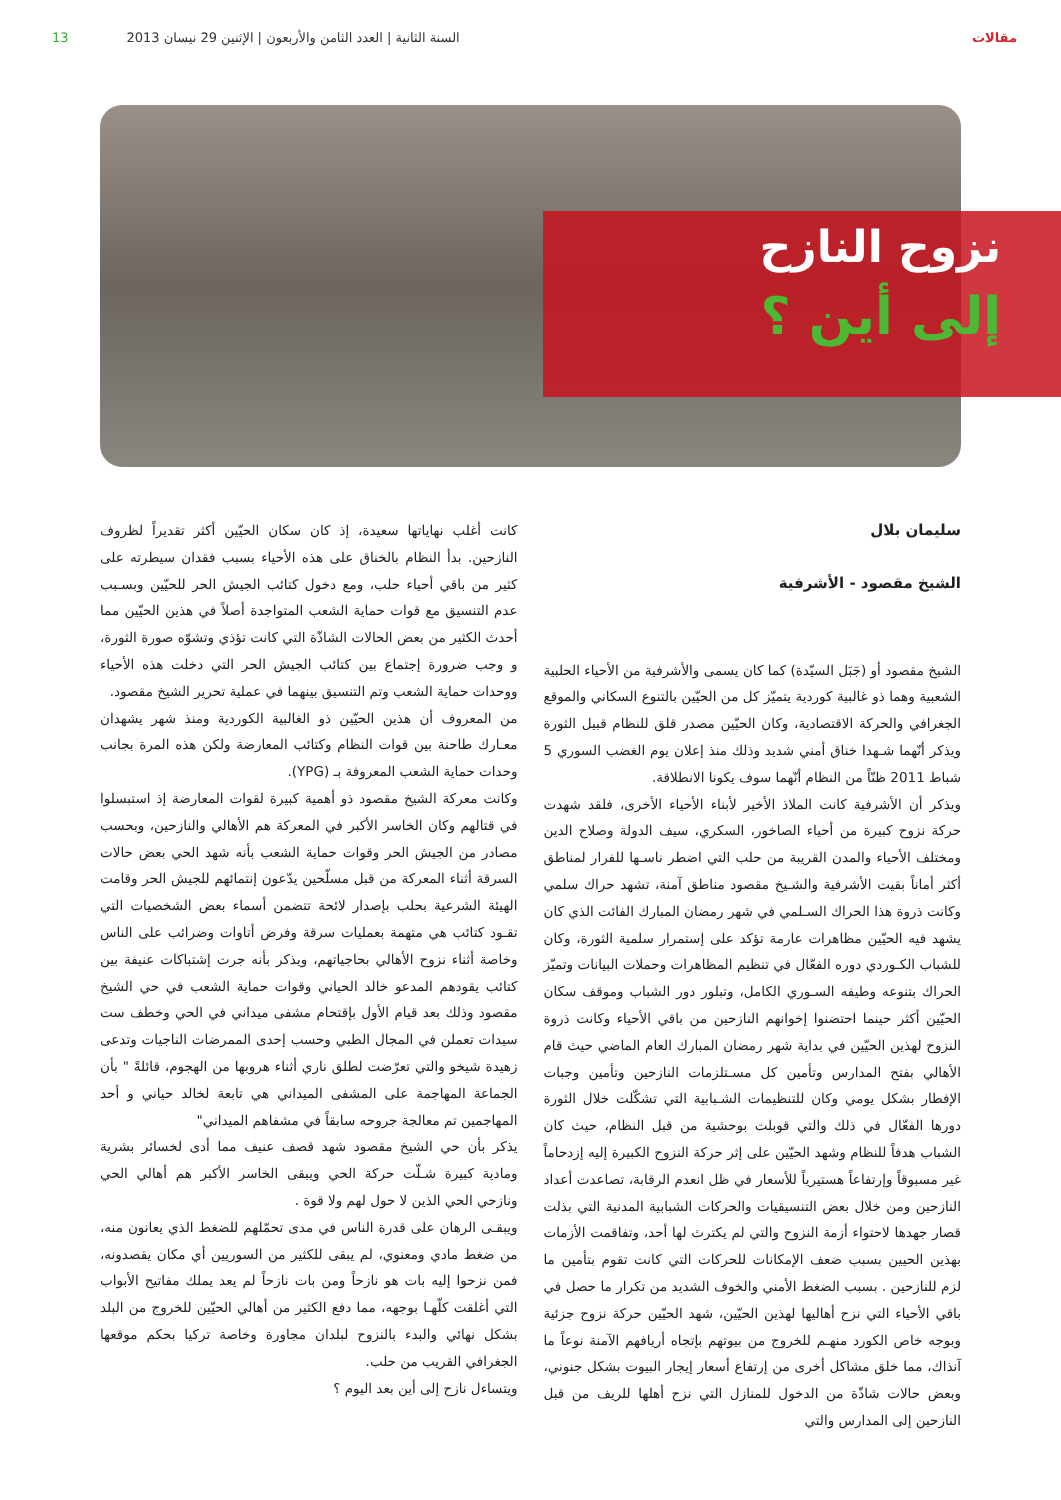مقالات السنة الثانية | العدد الثامن والأربعون | الإثنين 29 نيسان 2013 13
نزوح النازح
إلى أين ؟
سليمان بلال
الشيخ مقصود - الأشرفية
الشيخ مقصود أو (جَبَل السيّدة) كما كان يسمى والأشرفية من الأحياء الحلبية الشعبية وهما ذو غالبية كوردية يتميّز كل من الحيّين بالتنوع السكاني والموقع الجغرافي والحركة الاقتصادية، وكان الحيّين مصدر قلق للنظام قبيل الثورة ويذكر أنّهما شـهدا خناق أمني شديد وذلك منذ إعلان يوم الغضب السوري 5 شباط 2011 ظنّاً من النظام أنّهما سوف يكونا الانطلاقة.
ويذكر أن الأشرفية كانت الملاذ الأخير لأبناء الأحياء الأخرى، فلقد شهدت حركة نزوح كبيرة من أحياء الصاخور، السكري، سيف الدولة وصلاح الدين ومختلف الأحياء والمدن القريبة من حلب التي اضطر ناسـها للفرار لمناطق أكثر أماناً بقيت الأشرفية والشـيخ مقصود مناطق آمنة، تشهد حراك سلمي وكانت ذروة هذا الحراك السـلمي في شهر رمضان المبارك الفائت الذي كان يشهد فيه الحيّين مظاهرات عارمة تؤكد على إستمرار سلمية الثورة، وكان للشباب الكـوردي دوره الفعّال في تنظيم المظاهرات وحملات البيانات وتميّز الحراك بتنوعه وطيفه السـوري الكامل، وتبلور دور الشباب وموقف سكان الحيّين أكثر حينما احتضنوا إخوانهم النازحين من باقي الأحياء وكانت ذروة النزوح لهذين الحيّين في بداية شهر رمضان المبارك العام الماضي حيث قام الأهالي بفتح المدارس وتأمين كل مسـتلزمات النازحين وتأمين وجبات الإفطار بشكل يومي وكان للتنظيمات الشـبابية التي تشكّلت خلال الثورة دورها الفعّال في ذلك والتي قوبلت بوحشية من قبل النظام، حيث كان الشباب هدفاً للنظام وشهد الحيّين على إثر حركة النزوح الكبيرة إليه إزدحاماً غير مسبوقاً وإرتفاعاً هستيرياً للأسعار في ظل انعدم الرقابة، تصاعدت أعداد النازحين ومن خلال بعض التنسيقيات والحركات الشبابية المدنية التي بذلت قصار جهدها لاحتواء أزمة النزوح والتي لم يكترث لها أحد، وتفاقمت الأزمات بهذين الحيين بسبب ضعف الإمكانات للحركات التي كانت تقوم بتأمين ما لزم للنازحين . بسبب الضغط الأمني والخوف الشديد من تكرار ما حصل في باقي الأحياء التي نزح أهاليها لهذين الحيّين، شهد الحيّين حركة نزوح جزئية وبوجه خاص الكورد منهـم للخروج من بيوتهم بإتجاه أريافهم الآمنة نوعاً ما آنذاك، مما خلق مشاكل أخرى من إرتفاع أسعار إيجار البيوت بشكل جنوني، وبعض حالات شاذّة من الدخول للمنازل التي نزح أهلها للريف من قبل النازحين إلى المدارس والتي
كانت أغلب نهاياتها سعيدة، إذ كان سكان الحيّين أكثر تقديراً لظروف النازحين. بدأ النظام بالخناق على هذه الأحياء بسبب فقدان سيطرته على كثير من باقي أحياء حلب، ومع دخول كتائب الجيش الحر للحيّين وبسـبب عدم التنسيق مع قوات حماية الشعب المتواجدة أصلاً في هذين الحيّين مما أحدث الكثير من بعض الحالات الشاذّة التي كانت تؤذي وتشوّه صورة الثورة، و وجب ضرورة إجتماع بين كتائب الجيش الحر التي دخلت هذه الأحياء ووحدات حماية الشعب وتم التنسيق بينهما في عملية تحرير الشيخ مقصود.
من المعروف أن هذين الحيّين ذو الغالبية الكوردية ومنذ شهر يشهدان معـارك طاحنة بين قوات النظام وكتائب المعارضة ولكن هذه المرة بجانب وحدات حماية الشعب المعروفة بـ (YPG).
وكانت معركة الشيخ مقصود ذو أهمية كبيرة لقوات المعارضة إذ استبسلوا في قتالهم وكان الخاسر الأكبر في المعركة هم الأهالي والنازحين، وبحسب مصادر من الجيش الحر وقوات حماية الشعب بأنه شهد الحي بعض حالات السرقة أثناء المعركة من قبل مسلّحين يدّعون إنتمائهم للجيش الحر وقامت الهيئة الشرعية بحلب بإصدار لائحة تتضمن أسماء بعض الشخصيات التي تقـود كتائب هي متهمة بعمليات سرقة وفرض أتاوات وضرائب على الناس وخاصة أثناء نزوح الأهالي بحاجياتهم، ويذكر بأنه جرت إشتباكات عنيفة بين كتائب يقودهم المدعو خالد الحياني وقوات حماية الشعب في حي الشيخ مقصود وذلك بعد قيام الأول بإقتحام مشفى ميداني في الحي وخطف ست سيدات تعملن في المجال الطبي وحسب إحدى الممرضات الناجيات وتدعى زهيدة شيخو والتي تعرّضت لطلق ناري أثناء هروبها من الهجوم، قائلةً " بأن الجماعة المهاجمة على المشفى الميداني هي تابعة لخالد حياني و أحد المهاجمين تم معالجة جروحه سابقاً في مشفاهم الميداني"
يذكر بأن حي الشيخ مقصود شهد قصف عنيف مما أدى لخسائر بشرية ومادية كبيرة شـلّت حركة الحي ويبقى الخاسر الأكبر هم أهالي الحي ونازحي الحي الذين لا حول لهم ولا قوة .
ويبقـى الرهان على قدرة الناس في مدى تحمّلهم للضغط الذي يعانون منه، من ضغط مادي ومعنوي، لم يبقى للكثير من السوريين أي مكان يقصدونه، فمن نزحوا إليه بات هو نازحاً ومن بات نازحاً لم يعد يملك مفاتيح الأبواب التي أغلقت كلّهـا بوجهه، مما دفع الكثير من أهالي الحيّين للخروج من البلد بشكل نهائي والبدء بالنزوح لبلدان مجاورة وخاصة تركيا بحكم موقعها الجغرافي القريب من حلب.
ويتساءل نازح إلى أين بعد اليوم ؟